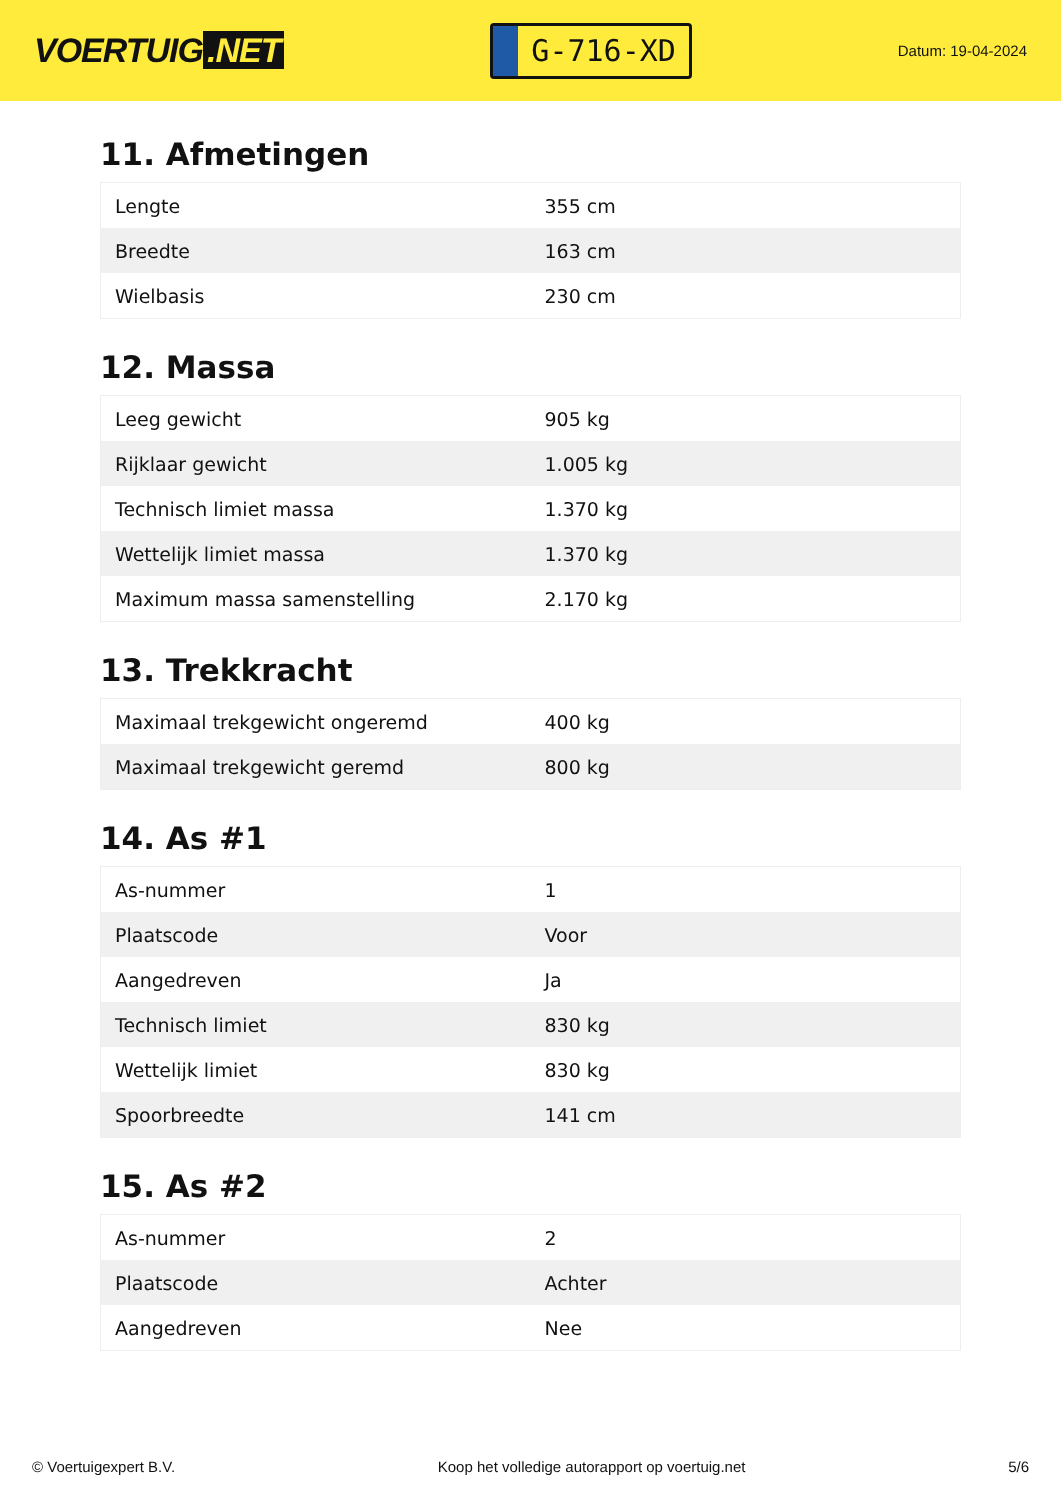VOERTUIG.NET
G-716-XD
Datum: 19-04-2024
11. Afmetingen
| Lengte | 355 cm |
| Breedte | 163 cm |
| Wielbasis | 230 cm |
12. Massa
| Leeg gewicht | 905 kg |
| Rijklaar gewicht | 1.005 kg |
| Technisch limiet massa | 1.370 kg |
| Wettelijk limiet massa | 1.370 kg |
| Maximum massa samenstelling | 2.170 kg |
13. Trekkracht
| Maximaal trekgewicht ongeremd | 400 kg |
| Maximaal trekgewicht geremd | 800 kg |
14. As #1
| As-nummer | 1 |
| Plaatscode | Voor |
| Aangedreven | Ja |
| Technisch limiet | 830 kg |
| Wettelijk limiet | 830 kg |
| Spoorbreedte | 141 cm |
15. As #2
| As-nummer | 2 |
| Plaatscode | Achter |
| Aangedreven | Nee |
© Voertuigexpert B.V. Koop het volledige autorapport op voertuig.net 5/6